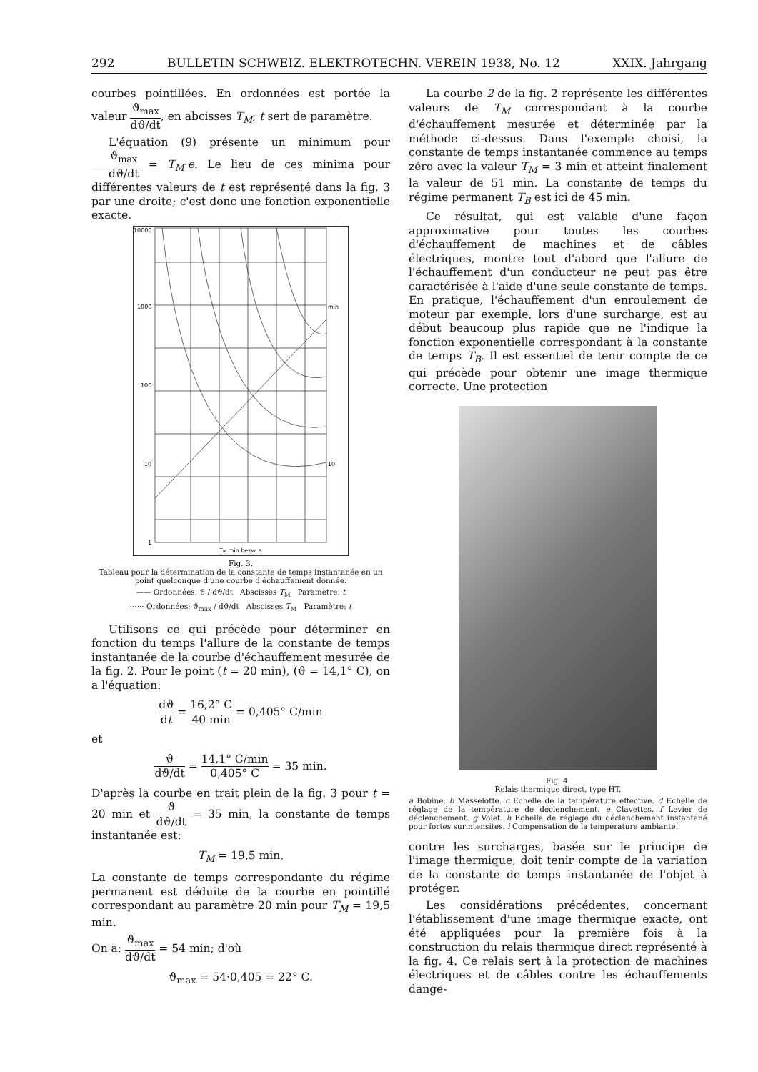292 BULLETIN SCHWEIZ. ELEKTROTECHN. VEREIN 1938, No. 12 XXIX. Jahrgang
courbes pointillées. En ordonnées est portée la valeur ϑ<sub>max</sub> dϑ/dt, en abcisses T<sub>M</sub>; t sert de paramètre.
L'équation (9) présente un minimum pour ϑ<sub>max</sub> dϑ/dt = T<sub>M</sub>·e. Le lieu de ces minima pour différentes valeurs de t est représenté dans la fig. 3 par une droite; c'est donc une fonction exponentielle exacte.
10000
1000
100
10
1
min
10
TM min bezw. s
Fig. 3.
Tableau pour la détermination de la constante de temps instantanée en un point quelconque d'une courbe d'échauffement donnée.
—— Ordonnées: ϑ / dϑ/dt Abscisses T<sub>M</sub> Paramètre: t
······ Ordonnées: ϑ<sub>max</sub> / dϑ/dt Abscisses T<sub>M</sub> Paramètre: t
Utilisons ce qui précède pour déterminer en fonction du temps l'allure de la constante de temps instantanée de la courbe d'échauffement mesurée de la fig. 2. Pour le point (t = 20 min), (ϑ = 14,1° C), on a l'équation:
dϑ dt = 16,2° C 40 min = 0,405° C/min
et
ϑ dϑ/dt = 14,1° C/min 0,405° C = 35 min.
D'après la courbe en trait plein de la fig. 3 pour t = 20 min et ϑ dϑ/dt = 35 min, la constante de temps instantanée est:
T<sub>M</sub> = 19,5 min.
La constante de temps correspondante du régime permanent est déduite de la courbe en pointillé correspondant au paramètre 20 min pour T<sub>M</sub> = 19,5 min.
On a: ϑ<sub>max</sub> dϑ/dt = 54 min; d'où
ϑ<sub>max</sub> = 54·0,405 = 22° C.
La courbe 2 de la fig. 2 représente les différentes valeurs de T<sub>M</sub> correspondant à la courbe d'échauffement mesurée et déterminée par la méthode ci-dessus. Dans l'exemple choisi, la constante de temps instantanée commence au temps zéro avec la valeur T<sub>M</sub> = 3 min et atteint finalement la valeur de 51 min. La constante de temps du régime permanent T<sub>B</sub> est ici de 45 min.
Ce résultat, qui est valable d'une façon approximative pour toutes les courbes d'échauffement de machines et de câbles électriques, montre tout d'abord que l'allure de l'échauffement d'un conducteur ne peut pas être caractérisée à l'aide d'une seule constante de temps. En pratique, l'échauffement d'un enroulement de moteur par exemple, lors d'une surcharge, est au début beaucoup plus rapide que ne l'indique la fonction exponentielle correspondant à la constante de temps T<sub>B</sub>. Il est essentiel de tenir compte de ce qui précède pour obtenir une image thermique correcte. Une protection
Fig. 4.
Relais thermique direct, type HT.
a Bobine. b Masselotte. c Echelle de la température effective. d Echelle de réglage de la température de déclenchement. e Clavettes. f Levier de déclenchement. g Volet. h Echelle de réglage du déclenchement instantané pour fortes surintensités. i Compensation de la température ambiante.
contre les surcharges, basée sur le principe de l'image thermique, doit tenir compte de la variation de la constante de temps instantanée de l'objet à protéger.
Les considérations précédentes, concernant l'établissement d'une image thermique exacte, ont été appliquées pour la première fois à la construction du relais thermique direct représenté à la fig. 4. Ce relais sert à la protection de machines électriques et de câbles contre les échauffements dange-